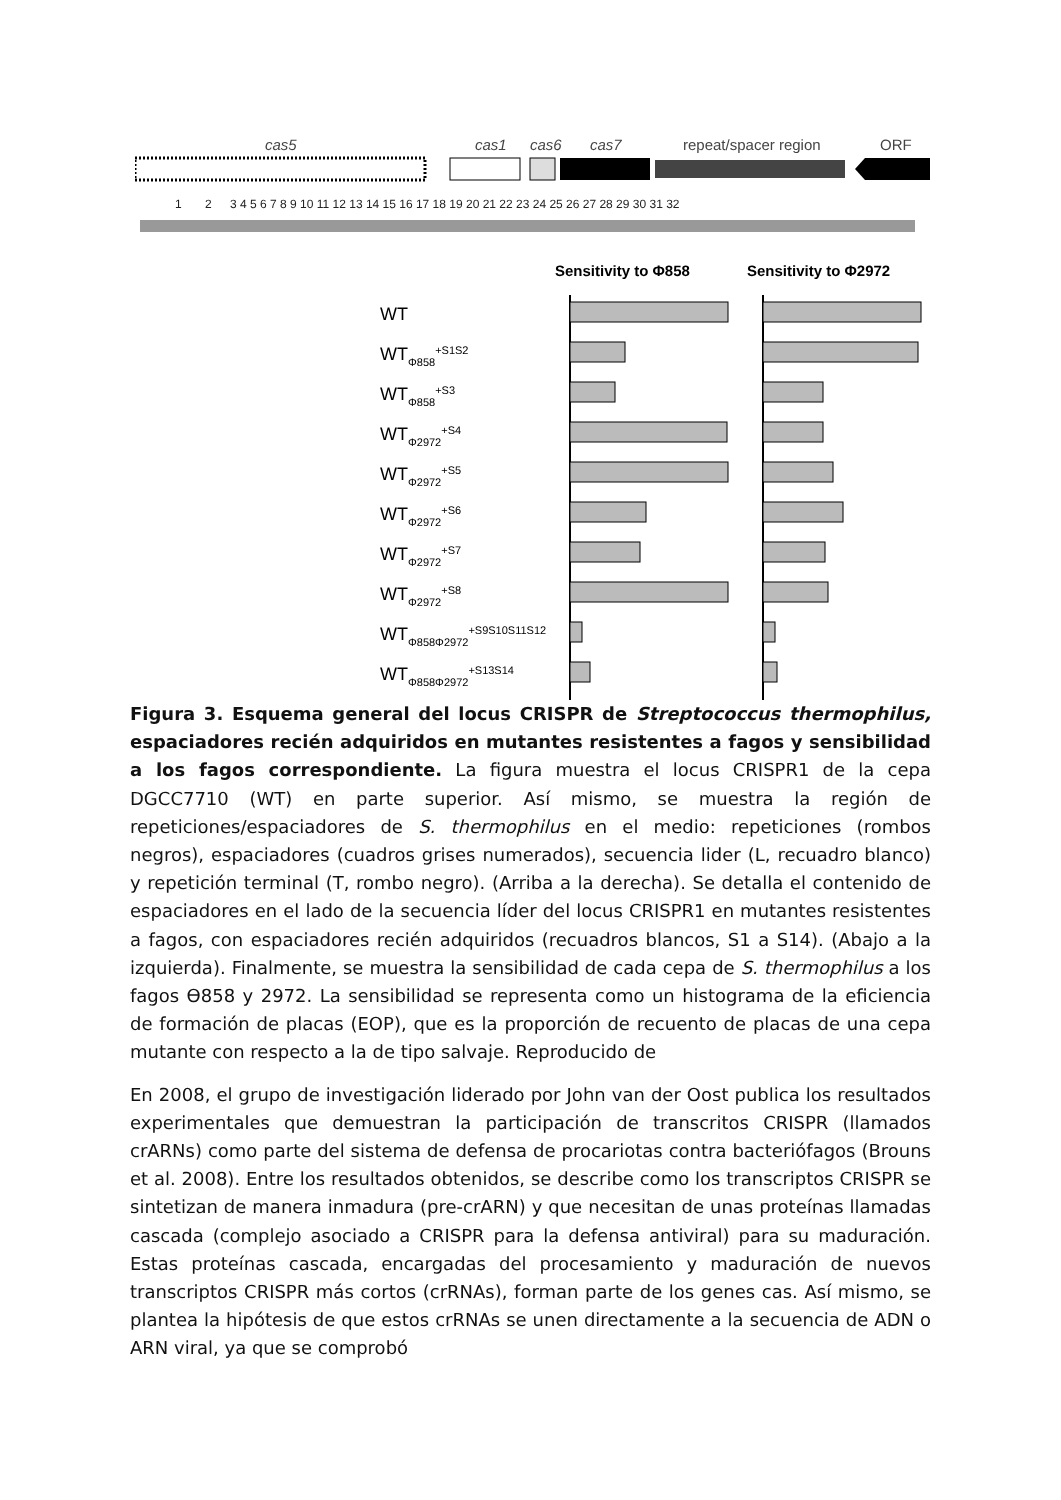cas5
cas1
cas6
cas7
repeat/spacer region
ORF
1
2
3 4 5 6 7 8 9 10 11 12 13 14 15 16 17 18 19 20 21 22 23 24 25 26 27 28 29 30 31 32
Sensitivity to Φ858
Sensitivity to Φ2972
WT
WTΦ858+S1S2
WTΦ858+S3
WTΦ2972+S4
WTΦ2972+S5
WTΦ2972+S6
WTΦ2972+S7
WTΦ2972+S8
WTΦ858Φ2972+S9S10S11S12
WTΦ858Φ2972+S13S14
Figura 3. Esquema general del locus CRISPR de Streptococcus thermophilus, espaciadores recién adquiridos en mutantes resistentes a fagos y sensibilidad a los fagos correspondiente. La figura muestra el locus CRISPR1 de la cepa DGCC7710 (WT) en parte superior. Así mismo, se muestra la región de repeticiones/espaciadores de S. thermophilus en el medio: repeticiones (rombos negros), espaciadores (cuadros grises numerados), secuencia lider (L, recuadro blanco) y repetición terminal (T, rombo negro). (Arriba a la derecha). Se detalla el contenido de espaciadores en el lado de la secuencia líder del locus CRISPR1 en mutantes resistentes a fagos, con espaciadores recién adquiridos (recuadros blancos, S1 a S14). (Abajo a la izquierda). Finalmente, se muestra la sensibilidad de cada cepa de S. thermophilus a los fagos ϴ858 y 2972. La sensibilidad se representa como un histograma de la eficiencia de formación de placas (EOP), que es la proporción de recuento de placas de una cepa mutante con respecto a la de tipo salvaje. Reproducido de
En 2008, el grupo de investigación liderado por John van der Oost publica los resultados experimentales que demuestran la participación de transcritos CRISPR (llamados crARNs) como parte del sistema de defensa de procariotas contra bacteriófagos (Brouns et al. 2008). Entre los resultados obtenidos, se describe como los transcriptos CRISPR se sintetizan de manera inmadura (pre-crARN) y que necesitan de unas proteínas llamadas cascada (complejo asociado a CRISPR para la defensa antiviral) para su maduración. Estas proteínas cascada, encargadas del procesamiento y maduración de nuevos transcriptos CRISPR más cortos (crRNAs), forman parte de los genes cas. Así mismo, se plantea la hipótesis de que estos crRNAs se unen directamente a la secuencia de ADN o ARN viral, ya que se comprobó